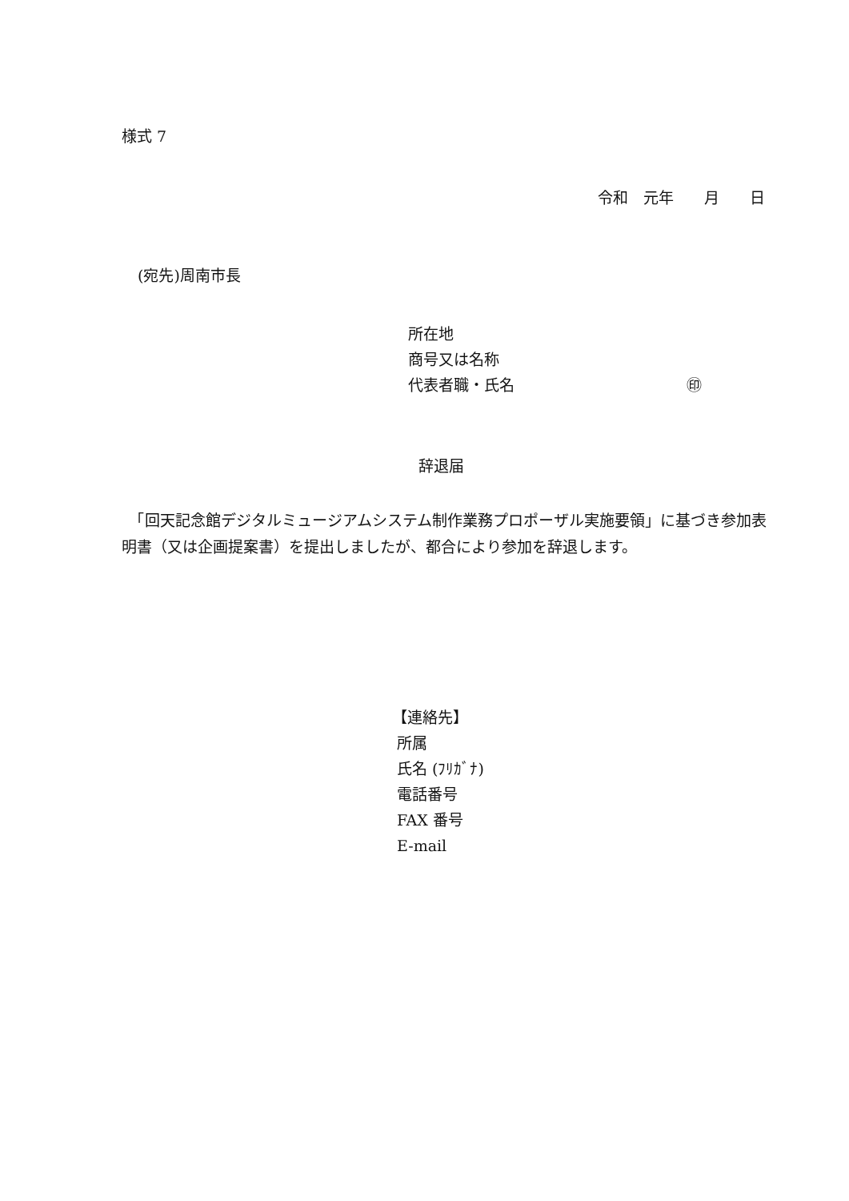様式 7
令和　元年　　月　　日
(宛先)周南市長
所在地
商号又は名称
代表者職・氏名 ㊞
辞退届
　「回天記念館デジタルミュージアムシステム制作業務プロポーザル実施要領」に基づき参加表明書（又は企画提案書）を提出しましたが、都合により参加を辞退します。
【連絡先】
所属
氏名 (ﾌﾘｶﾞﾅ)
電話番号
FAX 番号
E-mail